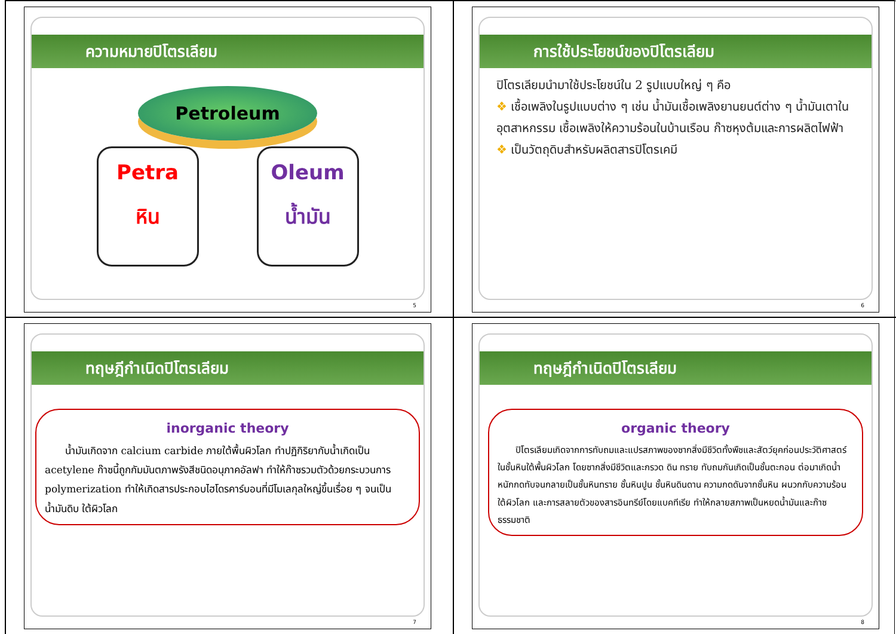ความหมายปิโตรเลียม
Petroleum
Petra
หิน
Oleum
น้ำมัน
5
การใช้ประโยชน์ของปิโตรเลียม
ปิโตรเลียมนำมาใช้ประโยชน์ใน 2 รูปแบบใหญ่ ๆ คือ
❖ เชื้อเพลิงในรูปแบบต่าง ๆ เช่น น้ำมันเชื้อเพลิงยานยนต์ต่าง ๆ น้ำมันเตาในอุตสาหกรรม เชื้อเพลิงให้ความร้อนในบ้านเรือน ก๊าซหุงต้มและการผลิตไฟฟ้า
❖ เป็นวัตถุดิบสำหรับผลิตสารปิโตรเคมี
6
ทฤษฎีกำเนิดปิโตรเลียม
inorganic theory
  น้ำมันเกิดจาก calcium carbide ภายใต้พื้นผิวโลก ทำปฏิกิริยากับน้ำเกิดเป็น acetylene ก๊าซนี้ถูกกัมมันตภาพรังสีชนิดอนุภาคอัลฟา ทำให้ก๊าซรวมตัวด้วยกระบวนการ polymerization ทำให้เกิดสารประกอบไฮโดรคาร์บอนที่มีโมเลกุลใหญ่ขึ้นเรื่อย ๆ จนเป็นน้ำมันดิบ ใต้ผิวโลก
7
ทฤษฎีกำเนิดปิโตรเลียม
organic theory
  ปิโตรเลียมเกิดจากการทับถมและแปรสภาพของซากสิ่งมีชีวิตทั้งพืชและสัตว์ยุคก่อนประวัติศาสตร์ในชั้นหินใต้พื้นผิวโลก โดยซากสิ่งมีชีวิตและกรวด ดิน ทราย ทับถมกันเกิดเป็นชั้นตะกอน ต่อมาเกิดน้ำหนักกดทับจนกลายเป็นชั้นหินทราย ชั้นหินปูน ชั้นหินดินดาน ความกดดันจากชั้นหิน ผนวกกับความร้อนใต้ผิวโลก และการสลายตัวของสารอินทรีย์โดยแบคทีเรีย ทำให้กลายสภาพเป็นหยดน้ำมันและก๊าซธรรมชาติ
8